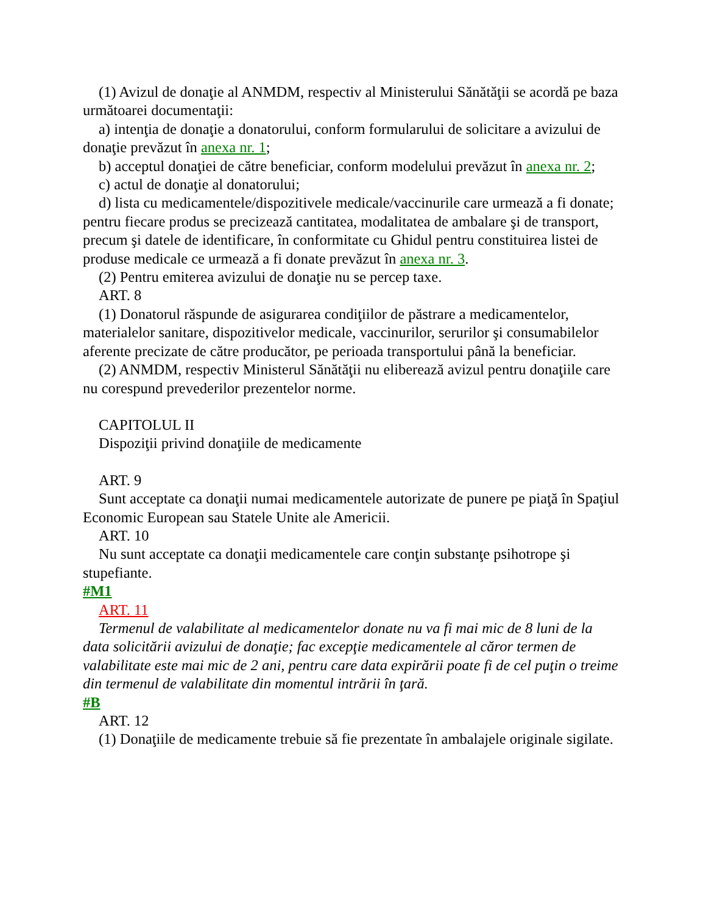(1) Avizul de donaţie al ANMDM, respectiv al Ministerului Sănătăţii se acordă pe baza următoarei documentaţii:
a) intenţia de donaţie a donatorului, conform formularului de solicitare a avizului de donaţie prevăzut în anexa nr. 1;
b) acceptul donaţiei de către beneficiar, conform modelului prevăzut în anexa nr. 2;
c) actul de donaţie al donatorului;
d) lista cu medicamentele/dispozitivele medicale/vaccinurile care urmează a fi donate; pentru fiecare produs se precizează cantitatea, modalitatea de ambalare şi de transport, precum şi datele de identificare, în conformitate cu Ghidul pentru constituirea listei de produse medicale ce urmează a fi donate prevăzut în anexa nr. 3.
(2) Pentru emiterea avizului de donaţie nu se percep taxe.
ART. 8
(1) Donatorul răspunde de asigurarea condiţiilor de păstrare a medicamentelor, materialelor sanitare, dispozitivelor medicale, vaccinurilor, serurilor şi consumabilelor aferente precizate de către producător, pe perioada transportului până la beneficiar.
(2) ANMDM, respectiv Ministerul Sănătăţii nu eliberează avizul pentru donaţiile care nu corespund prevederilor prezentelor norme.
CAPITOLUL II
Dispoziţii privind donaţiile de medicamente
ART. 9
Sunt acceptate ca donaţii numai medicamentele autorizate de punere pe piaţă în Spaţiul Economic European sau Statele Unite ale Americii.
ART. 10
Nu sunt acceptate ca donaţii medicamentele care conţin substanţe psihotrope şi stupefiante.
#M1
ART. 11
Termenul de valabilitate al medicamentelor donate nu va fi mai mic de 8 luni de la data solicitării avizului de donaţie; fac excepţie medicamentele al căror termen de valabilitate este mai mic de 2 ani, pentru care data expirării poate fi de cel puţin o treime din termenul de valabilitate din momentul intrării în ţară.
#B
ART. 12
(1) Donaţiile de medicamente trebuie să fie prezentate în ambalajele originale sigilate.